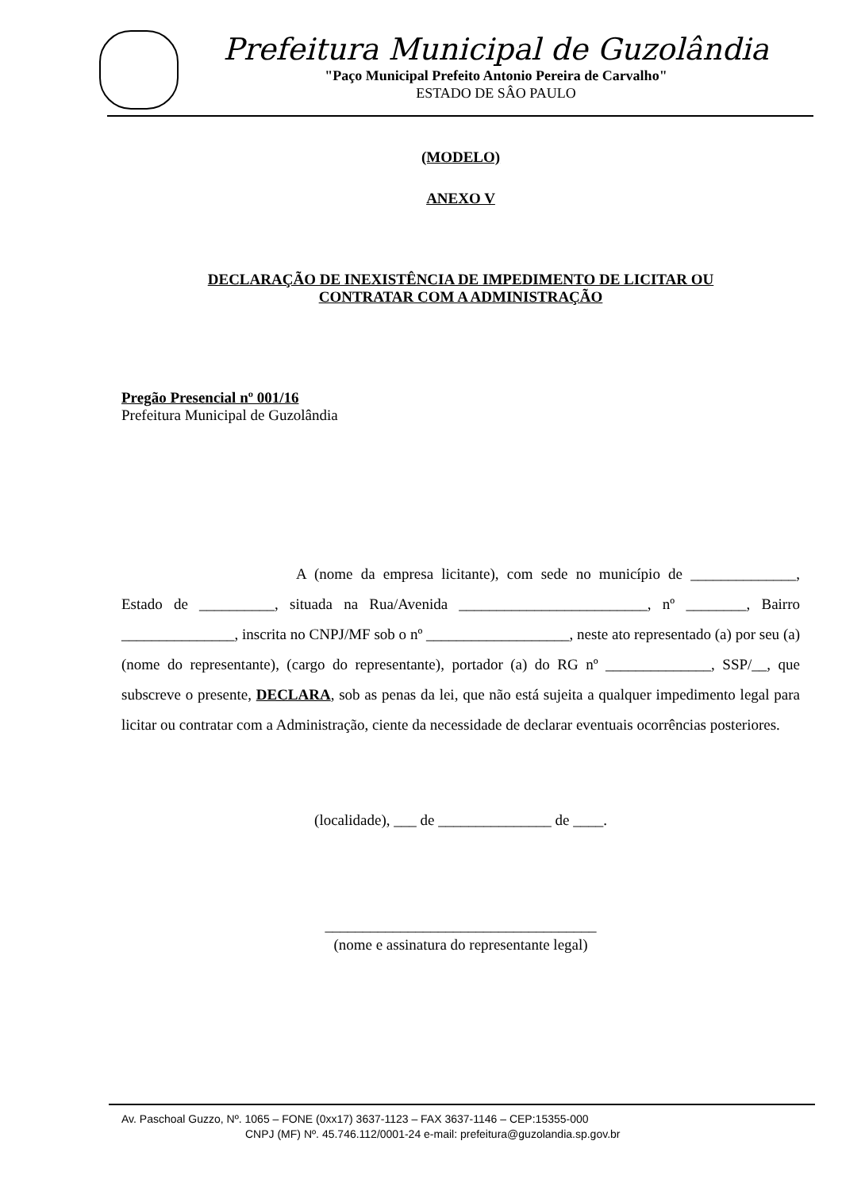Prefeitura Municipal de Guzolândia
"Paço Municipal Prefeito Antonio Pereira de Carvalho"
ESTADO DE SÂO PAULO
(MODELO)
ANEXO V
DECLARAÇÃO DE INEXISTÊNCIA DE IMPEDIMENTO DE LICITAR OU
CONTRATAR COM A ADMINISTRAÇÃO
Pregão Presencial nº 001/16
Prefeitura Municipal de Guzolândia
A (nome da empresa licitante), com sede no município de ______________, Estado de __________, situada na Rua/Avenida _________________________, nº ________, Bairro _______________, inscrita no CNPJ/MF sob o nº ___________________, neste ato representado (a) por seu (a) (nome do representante), (cargo do representante), portador (a) do RG nº ______________, SSP/__, que subscreve o presente, DECLARA, sob as penas da lei, que não está sujeita a qualquer impedimento legal para licitar ou contratar com a Administração, ciente da necessidade de declarar eventuais ocorrências posteriores.
(localidade), ___ de _______________ de ____.
____________________________________
(nome e assinatura do representante legal)
Av. Paschoal Guzzo, Nº. 1065 – FONE (0xx17) 3637-1123 – FAX 3637-1146 – CEP:15355-000
CNPJ (MF) Nº. 45.746.112/0001-24 e-mail: prefeitura@guzolandia.sp.gov.br